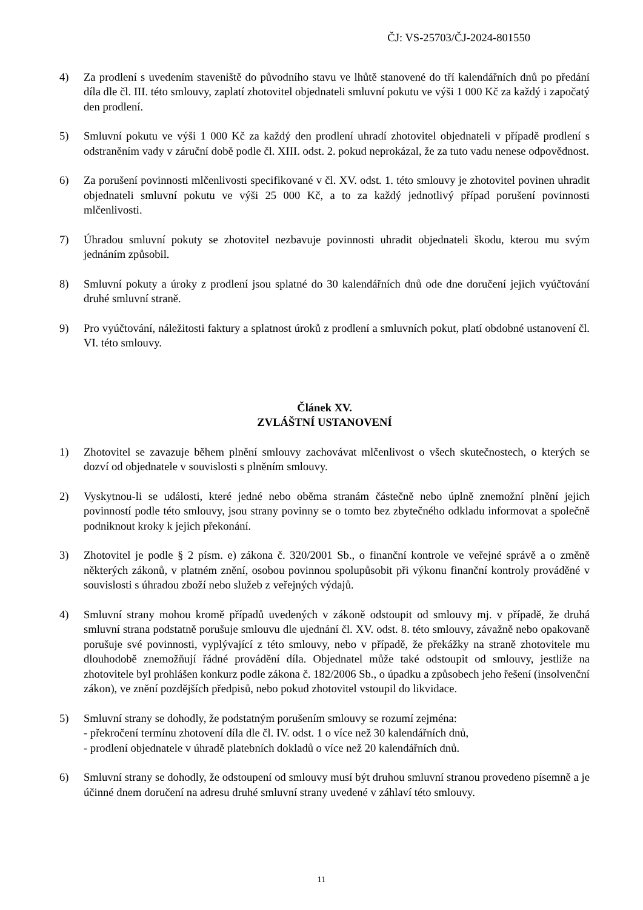ČJ: VS-25703/ČJ-2024-801550
4) Za prodlení s uvedením staveniště do původního stavu ve lhůtě stanovené do tří kalendářních dnů po předání díla dle čl. III. této smlouvy, zaplatí zhotovitel objednateli smluvní pokutu ve výši 1 000 Kč za každý i započatý den prodlení.
5) Smluvní pokutu ve výši 1 000 Kč za každý den prodlení uhradí zhotovitel objednateli v případě prodlení s odstraněním vady v záruční době podle čl. XIII. odst. 2. pokud neprokázal, že za tuto vadu nenese odpovědnost.
6) Za porušení povinnosti mlčenlivosti specifikované v čl. XV. odst. 1. této smlouvy je zhotovitel povinen uhradit objednateli smluvní pokutu ve výši 25 000 Kč, a to za každý jednotlivý případ porušení povinnosti mlčenlivosti.
7) Úhradou smluvní pokuty se zhotovitel nezbavuje povinnosti uhradit objednateli škodu, kterou mu svým jednáním způsobil.
8) Smluvní pokuty a úroky z prodlení jsou splatné do 30 kalendářních dnů ode dne doručení jejich vyúčtování druhé smluvní straně.
9) Pro vyúčtování, náležitosti faktury a splatnost úroků z prodlení a smluvních pokut, platí obdobné ustanovení čl. VI. této smlouvy.
Článek XV.
ZVLÁŠTNÍ USTANOVENÍ
1) Zhotovitel se zavazuje během plnění smlouvy zachovávat mlčenlivost o všech skutečnostech, o kterých se dozví od objednatele v souvislosti s plněním smlouvy.
2) Vyskytnou-li se události, které jedné nebo oběma stranám částečně nebo úplně znemožní plnění jejich povinností podle této smlouvy, jsou strany povinny se o tomto bez zbytečného odkladu informovat a společně podniknout kroky k jejich překonání.
3) Zhotovitel je podle § 2 písm. e) zákona č. 320/2001 Sb., o finanční kontrole ve veřejné správě a o změně některých zákonů, v platném znění, osobou povinnou spolupůsobit při výkonu finanční kontroly prováděné v souvislosti s úhradou zboží nebo služeb z veřejných výdajů.
4) Smluvní strany mohou kromě případů uvedených v zákoně odstoupit od smlouvy mj. v případě, že druhá smluvní strana podstatně porušuje smlouvu dle ujednání čl. XV. odst. 8. této smlouvy, závažně nebo opakovaně porušuje své povinnosti, vyplývající z této smlouvy, nebo v případě, že překážky na straně zhotovitele mu dlouhodobě znemožňují řádné provádění díla. Objednatel může také odstoupit od smlouvy, jestliže na zhotovitele byl prohlášen konkurz podle zákona č. 182/2006 Sb., o úpadku a způsobech jeho řešení (insolvenční zákon), ve znění pozdějších předpisů, nebo pokud zhotovitel vstoupil do likvidace.
5) Smluvní strany se dohodly, že podstatným porušením smlouvy se rozumí zejména:
- překročení termínu zhotovení díla dle čl. IV. odst. 1 o více než 30 kalendářních dnů,
- prodlení objednatele v úhradě platebních dokladů o více než 20 kalendářních dnů.
6) Smluvní strany se dohodly, že odstoupení od smlouvy musí být druhou smluvní stranou provedeno písemně a je účinné dnem doručení na adresu druhé smluvní strany uvedené v záhlaví této smlouvy.
11